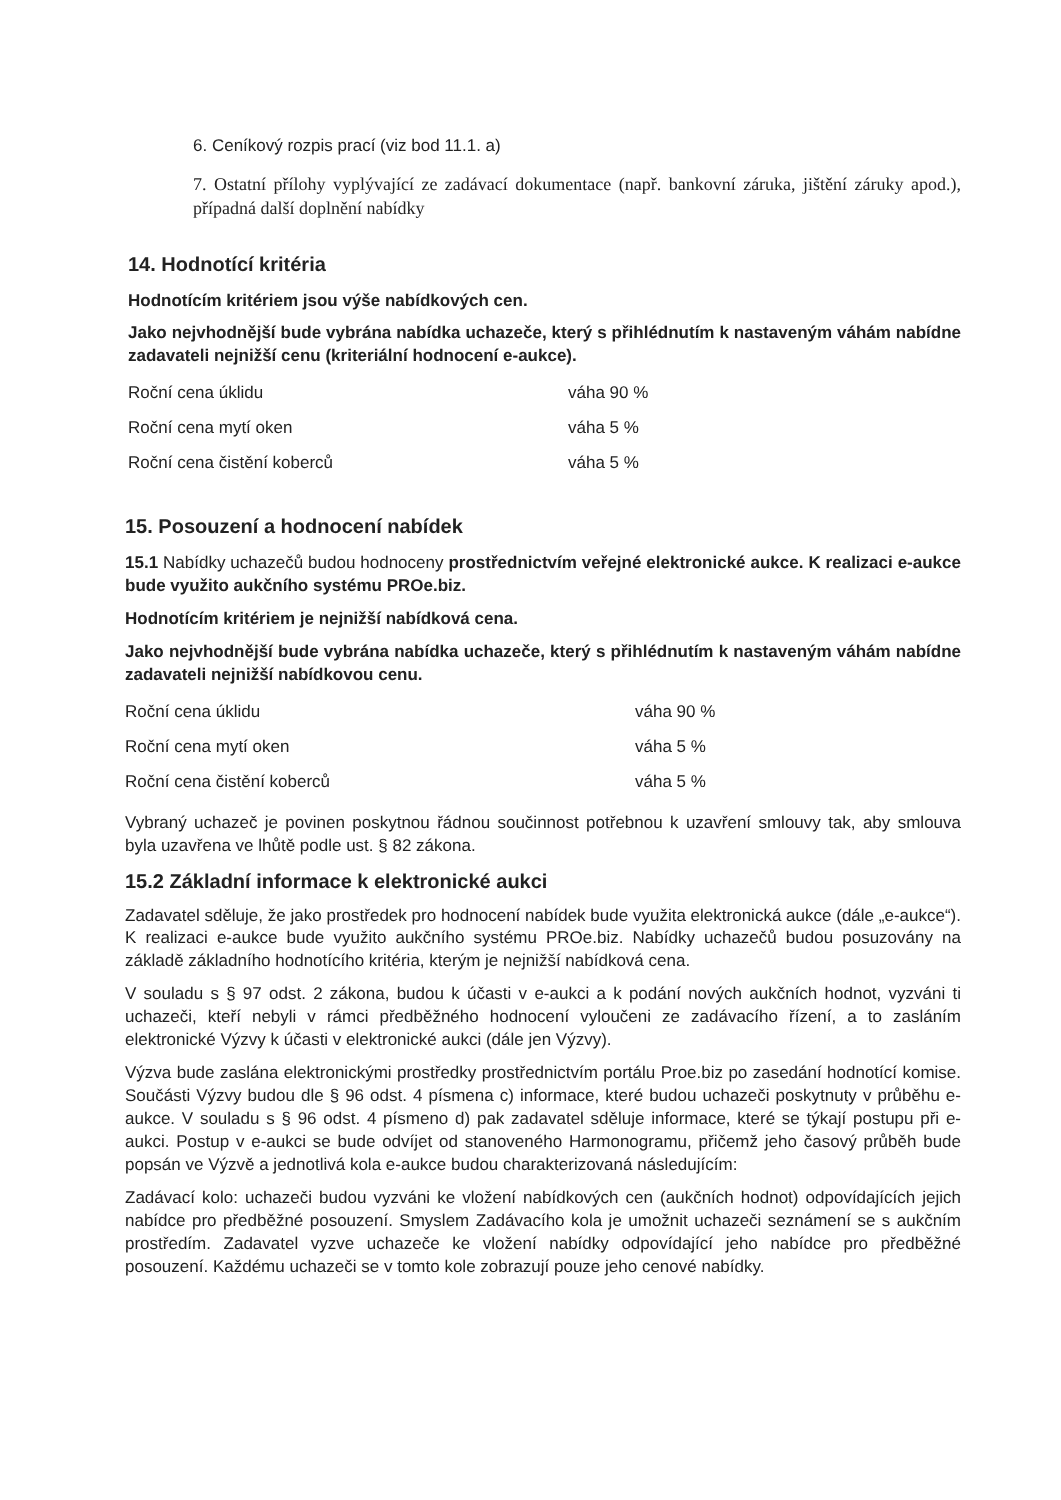6. Ceníkový rozpis prací (viz bod 11.1. a)
7. Ostatní přílohy vyplývající ze zadávací dokumentace (např. bankovní záruka, jištění záruky apod.), případná další doplnění nabídky
14. Hodnotící kritéria
Hodnotícím kritériem jsou výše nabídkových cen.
Jako nejvhodnější bude vybrána nabídka uchazeče, který s přihlédnutím k nastaveným váhám nabídne zadavateli nejnižší cenu (kriteriální hodnocení e-aukce).
| Roční cena úklidu | váha 90 % |
| Roční cena mytí oken | váha 5 % |
| Roční cena čistění koberců | váha 5 % |
15. Posouzení a hodnocení nabídek
15.1 Nabídky uchazečů budou hodnoceny prostřednictvím veřejné elektronické aukce. K realizaci e-aukce bude využito aukčního systému PROe.biz.
Hodnotícím kritériem je nejnižší nabídková cena.
Jako nejvhodnější bude vybrána nabídka uchazeče, který s přihlédnutím k nastaveným váhám nabídne zadavateli nejnižší nabídkovou cenu.
| Roční cena úklidu | váha 90 % |
| Roční cena mytí oken | váha 5 % |
| Roční cena čistění koberců | váha 5 % |
Vybraný uchazeč je povinen poskytnou řádnou součinnost potřebnou k uzavření smlouvy tak, aby smlouva byla uzavřena ve lhůtě podle ust. § 82 zákona.
15.2 Základní informace k elektronické aukci
Zadavatel sděluje, že jako prostředek pro hodnocení nabídek bude využita elektronická aukce (dále „e-aukce“). K realizaci e-aukce bude využito aukčního systému PROe.biz. Nabídky uchazečů budou posuzovány na základě základního hodnotícího kritéria, kterým je nejnižší nabídková cena.
V souladu s § 97 odst. 2 zákona, budou k účasti v e-aukci a k podání nových aukčních hodnot, vyzváni ti uchazeči, kteří nebyli v rámci předběžného hodnocení vyloučeni ze zadávacího řízení, a to zasláním elektronické Výzvy k účasti v elektronické aukci (dále jen Výzvy).
Výzva bude zaslána elektronickými prostředky prostřednictvím portálu Proe.biz po zasedání hodnotící komise. Součásti Výzvy budou dle § 96 odst. 4 písmena c) informace, které budou uchazeči poskytnuty v průběhu e-aukce. V souladu s § 96 odst. 4 písmeno d) pak zadavatel sděluje informace, které se týkají postupu při e-aukci. Postup v e-aukci se bude odvíjet od stanoveného Harmonogramu, přičemž jeho časový průběh bude popsán ve Výzvě a jednotlivá kola e-aukce budou charakterizovaná následujícím:
Zadávací kolo: uchazeči budou vyzváni ke vložení nabídkových cen (aukčních hodnot) odpovídajících jejich nabídce pro předběžné posouzení. Smyslem Zadávacího kola je umožnit uchazeči seznámení se s aukčním prostředím. Zadavatel vyzve uchazeče ke vložení nabídky odpovídající jeho nabídce pro předběžné posouzení. Každému uchazeči se v tomto kole zobrazují pouze jeho cenové nabídky.